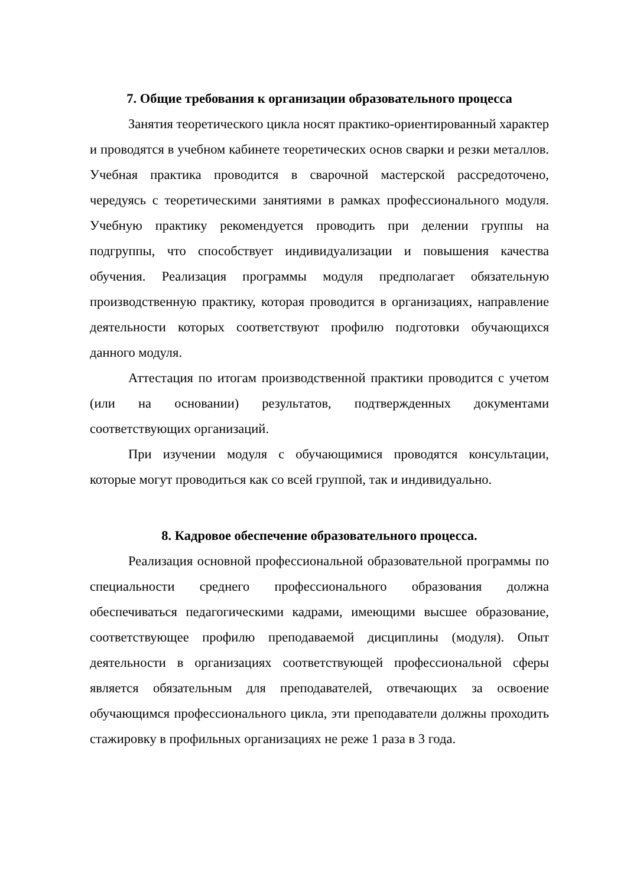7. Общие требования к организации образовательного процесса
Занятия теоретического цикла носят практико-ориентированный характер и проводятся в учебном кабинете теоретических основ сварки и резки металлов. Учебная практика проводится в сварочной мастерской рассредоточено, чередуясь с теоретическими занятиями в рамках профессионального модуля. Учебную практику рекомендуется проводить при делении группы на подгруппы, что способствует индивидуализации и повышения качества обучения. Реализация программы модуля предполагает обязательную производственную практику, которая проводится в организациях, направление деятельности которых соответствуют профилю подготовки обучающихся данного модуля.
Аттестация по итогам производственной практики проводится с учетом (или на основании) результатов, подтвержденных документами соответствующих организаций.
При изучении модуля с обучающимися проводятся консультации, которые могут проводиться как со всей группой, так и индивидуально.
8. Кадровое обеспечение образовательного процесса.
Реализация основной профессиональной образовательной программы по специальности среднего профессионального образования должна обеспечиваться педагогическими кадрами, имеющими высшее образование, соответствующее профилю преподаваемой дисциплины (модуля). Опыт деятельности в организациях соответствующей профессиональной сферы является обязательным для преподавателей, отвечающих за освоение обучающимся профессионального цикла, эти преподаватели должны проходить стажировку в профильных организациях не реже 1 раза в 3 года.